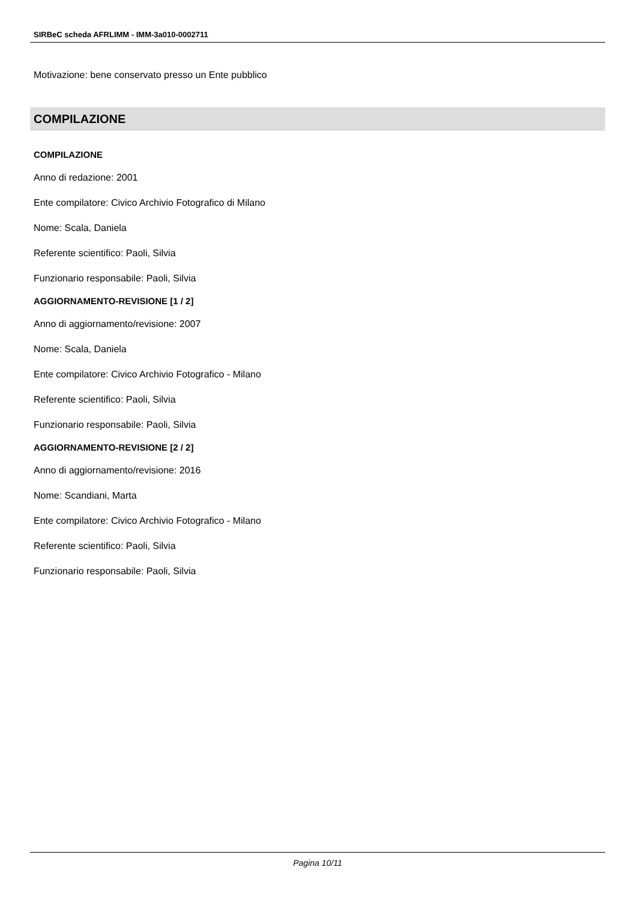SIRBeC scheda AFRLIMM - IMM-3a010-0002711
Motivazione: bene conservato presso un Ente pubblico
COMPILAZIONE
COMPILAZIONE
Anno di redazione: 2001
Ente compilatore: Civico Archivio Fotografico di Milano
Nome: Scala, Daniela
Referente scientifico: Paoli, Silvia
Funzionario responsabile: Paoli, Silvia
AGGIORNAMENTO-REVISIONE [1 / 2]
Anno di aggiornamento/revisione: 2007
Nome: Scala, Daniela
Ente compilatore: Civico Archivio Fotografico - Milano
Referente scientifico: Paoli, Silvia
Funzionario responsabile: Paoli, Silvia
AGGIORNAMENTO-REVISIONE [2 / 2]
Anno di aggiornamento/revisione: 2016
Nome: Scandiani, Marta
Ente compilatore: Civico Archivio Fotografico - Milano
Referente scientifico: Paoli, Silvia
Funzionario responsabile: Paoli, Silvia
Pagina 10/11